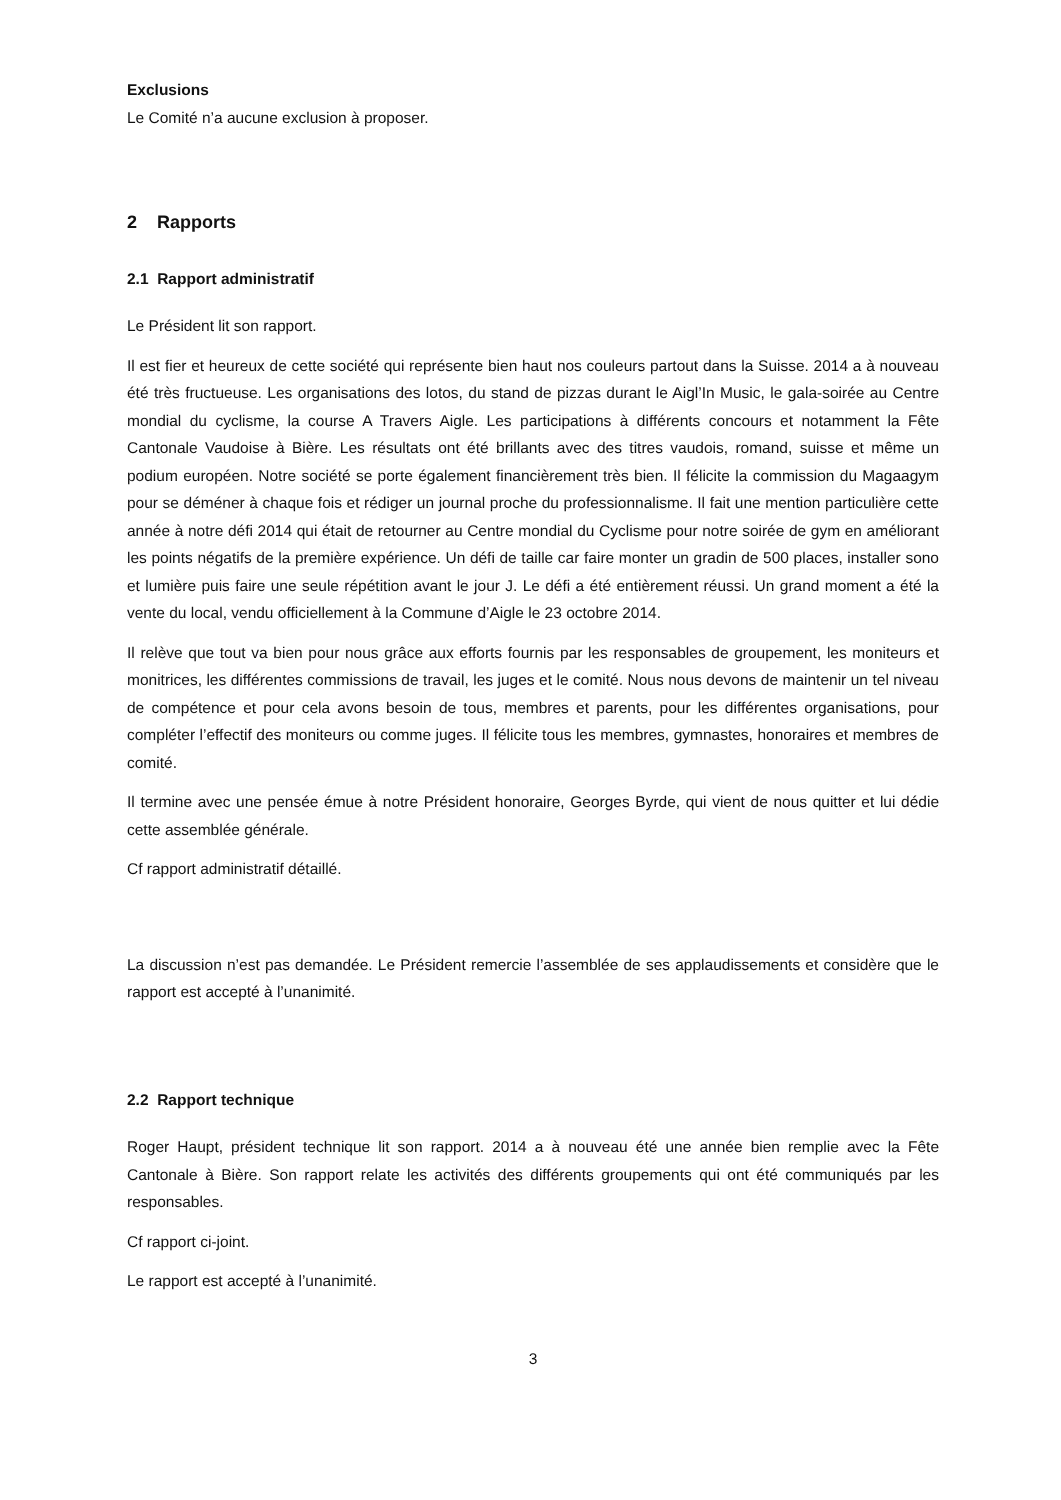Exclusions
Le Comité n’a aucune exclusion à proposer.
2 Rapports
2.1 Rapport administratif
Le Président lit son rapport.
Il est fier et heureux de cette société qui représente bien haut nos couleurs partout dans la Suisse. 2014 a à nouveau été très fructueuse. Les organisations des lotos, du stand de pizzas durant le Aigl’In Music, le gala-soirée au Centre mondial du cyclisme, la course A Travers Aigle. Les participations à différents concours et notamment la Fête Cantonale Vaudoise à Bière. Les résultats ont été brillants avec des titres vaudois, romand, suisse et même un podium européen. Notre société se porte également financièrement très bien. Il félicite la commission du Magaagym pour se déméner à chaque fois et rédiger un journal proche du professionnalisme. Il fait une mention particulière cette année à notre défi 2014 qui était de retourner au Centre mondial du Cyclisme pour notre soirée de gym en améliorant les points négatifs de la première expérience. Un défi de taille car faire monter un gradin de 500 places, installer sono et lumière puis faire une seule répétition avant le jour J. Le défi a été entièrement réussi. Un grand moment a été la vente du local, vendu officiellement à la Commune d’Aigle le 23 octobre 2014.
Il relève que tout va bien pour nous grâce aux efforts fournis par les responsables de groupement, les moniteurs et monitrices, les différentes commissions de travail, les juges et le comité. Nous nous devons de maintenir un tel niveau de compétence et pour cela avons besoin de tous, membres et parents, pour les différentes organisations, pour compléter l’effectif des moniteurs ou comme juges. Il félicite tous les membres, gymnastes, honoraires et membres de comité.
Il termine avec une pensée émue à notre Président honoraire, Georges Byrde, qui vient de nous quitter et lui dédie cette assemblée générale.
Cf rapport administratif détaillé.
La discussion n’est pas demandée. Le Président remercie l’assemblée de ses applaudissements et considère que le rapport est accepté à l’unanimité.
2.2 Rapport technique
Roger Haupt, président technique lit son rapport. 2014 a à nouveau été une année bien remplie avec la Fête Cantonale à Bière. Son rapport relate les activités des différents groupements qui ont été communiqués par les responsables.
Cf rapport ci-joint.
Le rapport est accepté à l’unanimité.
3